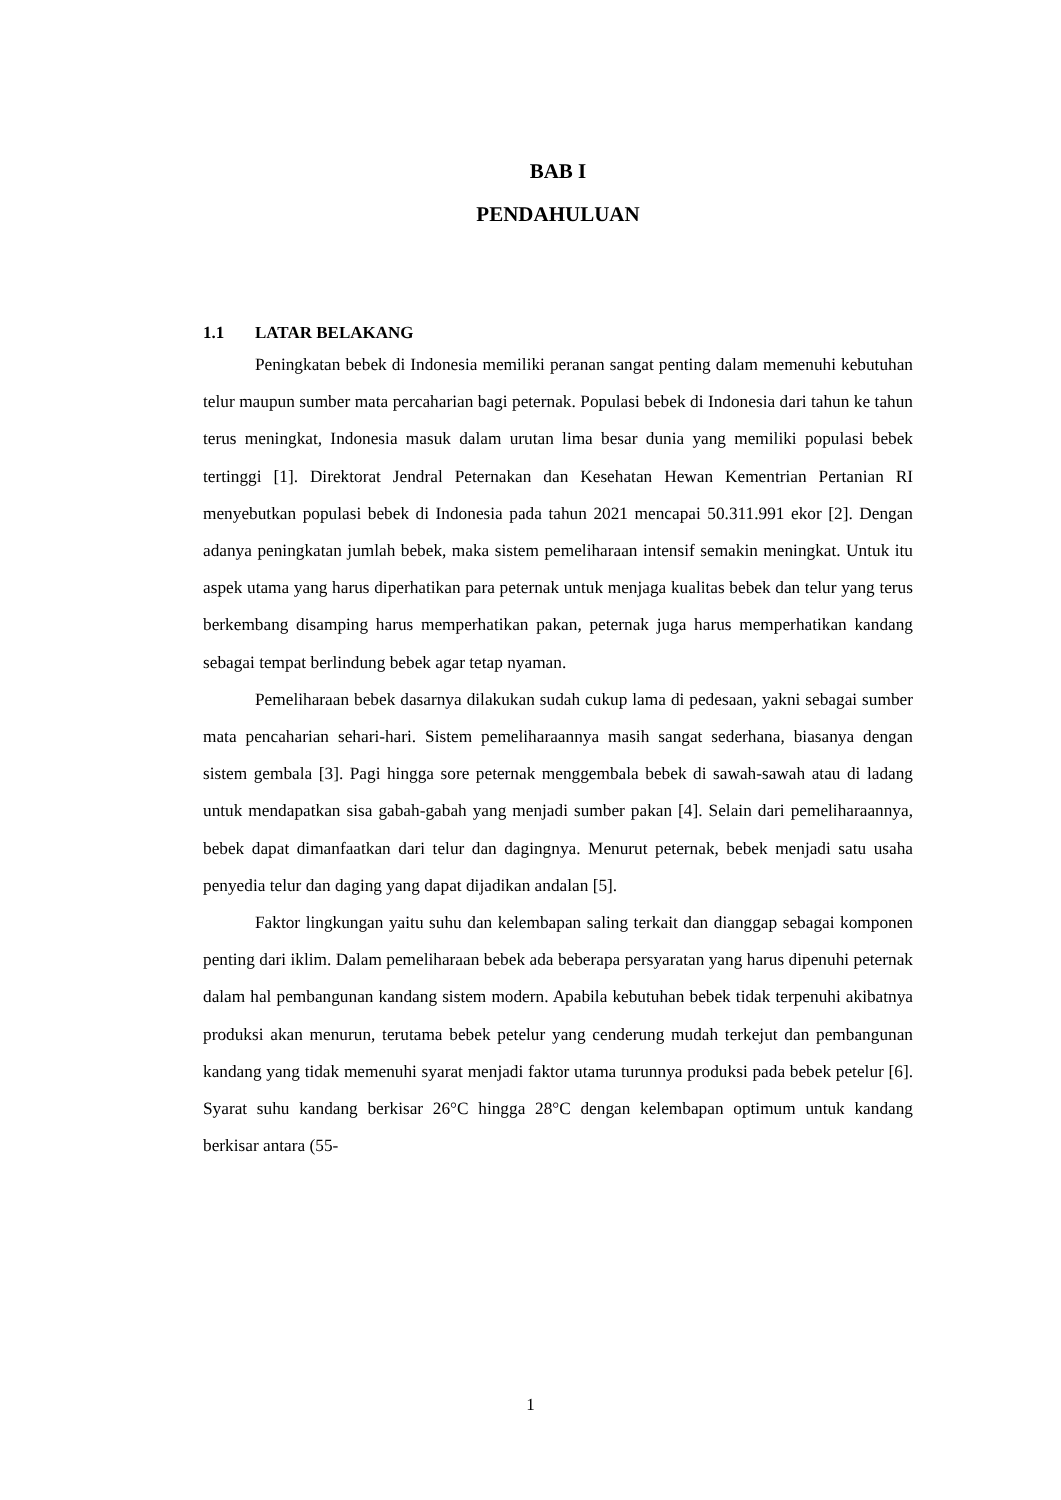BAB I
PENDAHULUAN
1.1 LATAR BELAKANG
Peningkatan bebek di Indonesia memiliki peranan sangat penting dalam memenuhi kebutuhan telur maupun sumber mata percaharian bagi peternak. Populasi bebek di Indonesia dari tahun ke tahun terus meningkat, Indonesia masuk dalam urutan lima besar dunia yang memiliki populasi bebek tertinggi [1]. Direktorat Jendral Peternakan dan Kesehatan Hewan Kementrian Pertanian RI menyebutkan populasi bebek di Indonesia pada tahun 2021 mencapai 50.311.991 ekor [2]. Dengan adanya peningkatan jumlah bebek, maka sistem pemeliharaan intensif semakin meningkat. Untuk itu aspek utama yang harus diperhatikan para peternak untuk menjaga kualitas bebek dan telur yang terus berkembang disamping harus memperhatikan pakan, peternak juga harus memperhatikan kandang sebagai tempat berlindung bebek agar tetap nyaman.
Pemeliharaan bebek dasarnya dilakukan sudah cukup lama di pedesaan, yakni sebagai sumber mata pencaharian sehari-hari. Sistem pemeliharaannya masih sangat sederhana, biasanya dengan sistem gembala [3]. Pagi hingga sore peternak menggembala bebek di sawah-sawah atau di ladang untuk mendapatkan sisa gabah-gabah yang menjadi sumber pakan [4]. Selain dari pemeliharaannya, bebek dapat dimanfaatkan dari telur dan dagingnya. Menurut peternak, bebek menjadi satu usaha penyedia telur dan daging yang dapat dijadikan andalan [5].
Faktor lingkungan yaitu suhu dan kelembapan saling terkait dan dianggap sebagai komponen penting dari iklim. Dalam pemeliharaan bebek ada beberapa persyaratan yang harus dipenuhi peternak dalam hal pembangunan kandang sistem modern. Apabila kebutuhan bebek tidak terpenuhi akibatnya produksi akan menurun, terutama bebek petelur yang cenderung mudah terkejut dan pembangunan kandang yang tidak memenuhi syarat menjadi faktor utama turunnya produksi pada bebek petelur [6]. Syarat suhu kandang berkisar 26°C hingga 28°C dengan kelembapan optimum untuk kandang berkisar antara (55-
1